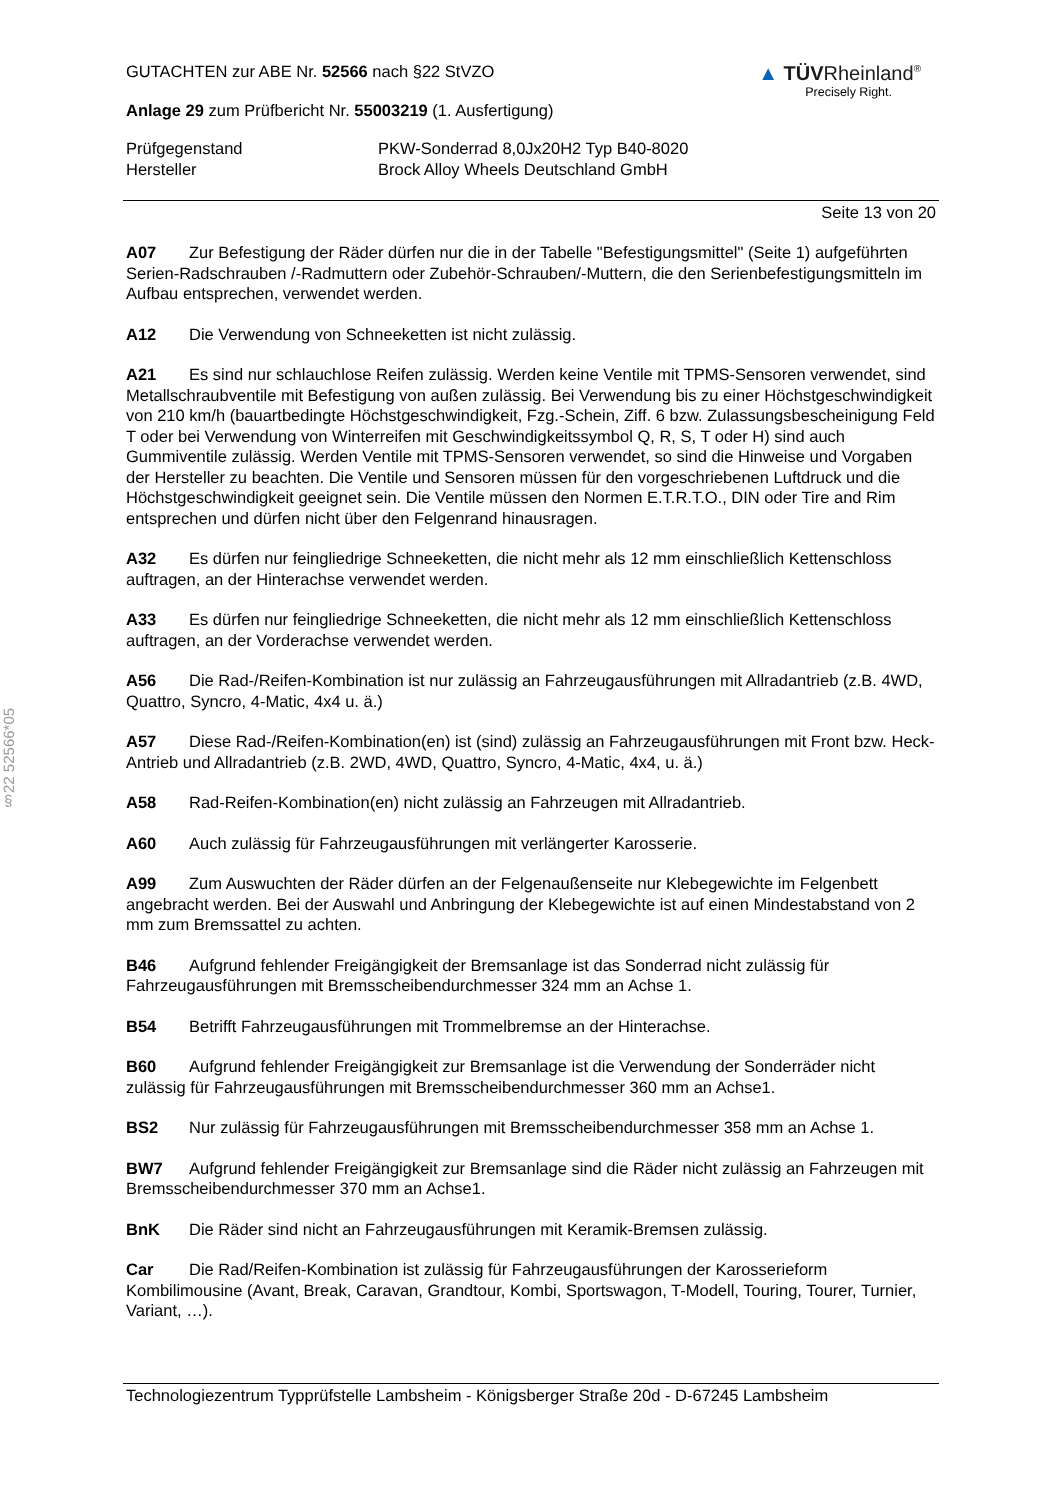§22 52566*05
GUTACHTEN zur ABE Nr. 52566 nach §22 StVZO
Anlage 29 zum Prüfbericht Nr. 55003219 (1. Ausfertigung)
▲ TÜVRheinland<sup>®</sup>
Precisely Right.
Prüfgegenstand
Hersteller
PKW-Sonderrad 8,0Jx20H2 Typ B40-8020
Brock Alloy Wheels Deutschland GmbH
Seite 13 von 20
A07 Zur Befestigung der Räder dürfen nur die in der Tabelle "Befestigungsmittel" (Seite 1) aufgeführten Serien-Radschrauben /-Radmuttern oder Zubehör-Schrauben/-Muttern, die den Serienbefestigungsmitteln im Aufbau entsprechen, verwendet werden.
A12 Die Verwendung von Schneeketten ist nicht zulässig.
A21 Es sind nur schlauchlose Reifen zulässig. Werden keine Ventile mit TPMS-Sensoren verwendet, sind Metallschraubventile mit Befestigung von außen zulässig. Bei Verwendung bis zu einer Höchstgeschwindigkeit von 210 km/h (bauartbedingte Höchstgeschwindigkeit, Fzg.-Schein, Ziff. 6 bzw. Zulassungsbescheinigung Feld T oder bei Verwendung von Winterreifen mit Geschwindigkeitssymbol Q, R, S, T oder H) sind auch Gummiventile zulässig. Werden Ventile mit TPMS-Sensoren verwendet, so sind die Hinweise und Vorgaben der Hersteller zu beachten. Die Ventile und Sensoren müssen für den vorgeschriebenen Luftdruck und die Höchstgeschwindigkeit geeignet sein. Die Ventile müssen den Normen E.T.R.T.O., DIN oder Tire and Rim entsprechen und dürfen nicht über den Felgenrand hinausragen.
A32 Es dürfen nur feingliedrige Schneeketten, die nicht mehr als 12 mm einschließlich Kettenschloss auftragen, an der Hinterachse verwendet werden.
A33 Es dürfen nur feingliedrige Schneeketten, die nicht mehr als 12 mm einschließlich Kettenschloss auftragen, an der Vorderachse verwendet werden.
A56 Die Rad-/Reifen-Kombination ist nur zulässig an Fahrzeugausführungen mit Allradantrieb (z.B. 4WD, Quattro, Syncro, 4-Matic, 4x4 u. ä.)
A57 Diese Rad-/Reifen-Kombination(en) ist (sind) zulässig an Fahrzeugausführungen mit Front bzw. Heck-Antrieb und Allradantrieb (z.B. 2WD, 4WD, Quattro, Syncro, 4-Matic, 4x4, u. ä.)
A58 Rad-Reifen-Kombination(en) nicht zulässig an Fahrzeugen mit Allradantrieb.
A60 Auch zulässig für Fahrzeugausführungen mit verlängerter Karosserie.
A99 Zum Auswuchten der Räder dürfen an der Felgenaußenseite nur Klebegewichte im Felgenbett angebracht werden. Bei der Auswahl und Anbringung der Klebegewichte ist auf einen Mindestabstand von 2 mm zum Bremssattel zu achten.
B46 Aufgrund fehlender Freigängigkeit der Bremsanlage ist das Sonderrad nicht zulässig für Fahrzeugausführungen mit Bremsscheibendurchmesser 324 mm an Achse 1.
B54 Betrifft Fahrzeugausführungen mit Trommelbremse an der Hinterachse.
B60 Aufgrund fehlender Freigängigkeit zur Bremsanlage ist die Verwendung der Sonderräder nicht zulässig für Fahrzeugausführungen mit Bremsscheibendurchmesser 360 mm an Achse1.
BS2 Nur zulässig für Fahrzeugausführungen mit Bremsscheibendurchmesser 358 mm an Achse 1.
BW7 Aufgrund fehlender Freigängigkeit zur Bremsanlage sind die Räder nicht zulässig an Fahrzeugen mit Bremsscheibendurchmesser 370 mm an Achse1.
BnK Die Räder sind nicht an Fahrzeugausführungen mit Keramik-Bremsen zulässig.
Car Die Rad/Reifen-Kombination ist zulässig für Fahrzeugausführungen der Karosserieform Kombilimousine (Avant, Break, Caravan, Grandtour, Kombi, Sportswagon, T-Modell, Touring, Tourer, Turnier, Variant, …).
Technologiezentrum Typprüfstelle Lambsheim - Königsberger Straße 20d - D-67245 Lambsheim